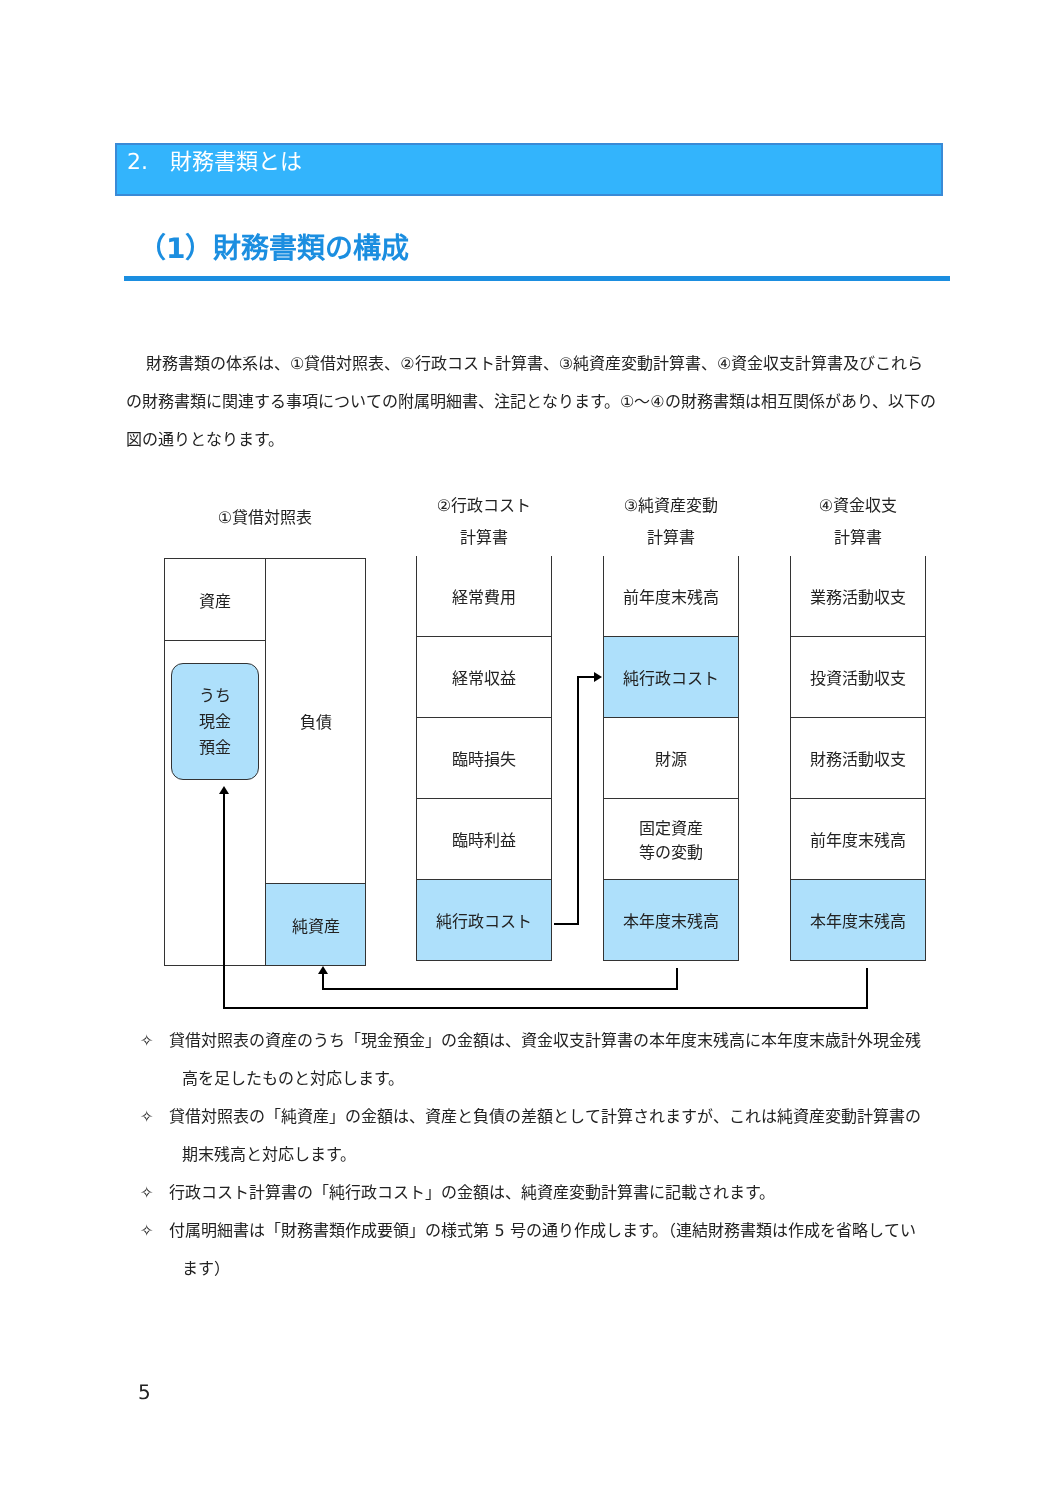2.　財務書類とは
（1）財務書類の構成
財務書類の体系は、①貸借対照表、②行政コスト計算書、③純資産変動計算書、④資金収支計算書及びこれらの財務書類に関連する事項についての附属明細書、注記となります。①～④の財務書類は相互関係があり、以下の図の通りとなります。
①貸借対照表
資産
うち
現金
預金
負債
純資産
②行政コスト
計算書
経常費用
経常収益
臨時損失
臨時利益
純行政コスト
③純資産変動
計算書
前年度末残高
純行政コスト
財源
固定資産
等の変動
本年度末残高
④資金収支
計算書
業務活動収支
投資活動収支
財務活動収支
前年度末残高
本年度末残高
✧　貸借対照表の資産のうち「現金預金」の金額は、資金収支計算書の本年度末残高に本年度末歳計外現金残高を足したものと対応します。
✧　貸借対照表の「純資産」の金額は、資産と負債の差額として計算されますが、これは純資産変動計算書の期末残高と対応します。
✧　行政コスト計算書の「純行政コスト」の金額は、純資産変動計算書に記載されます。
✧　付属明細書は「財務書類作成要領」の様式第 5 号の通り作成します。（連結財務書類は作成を省略しています）
5